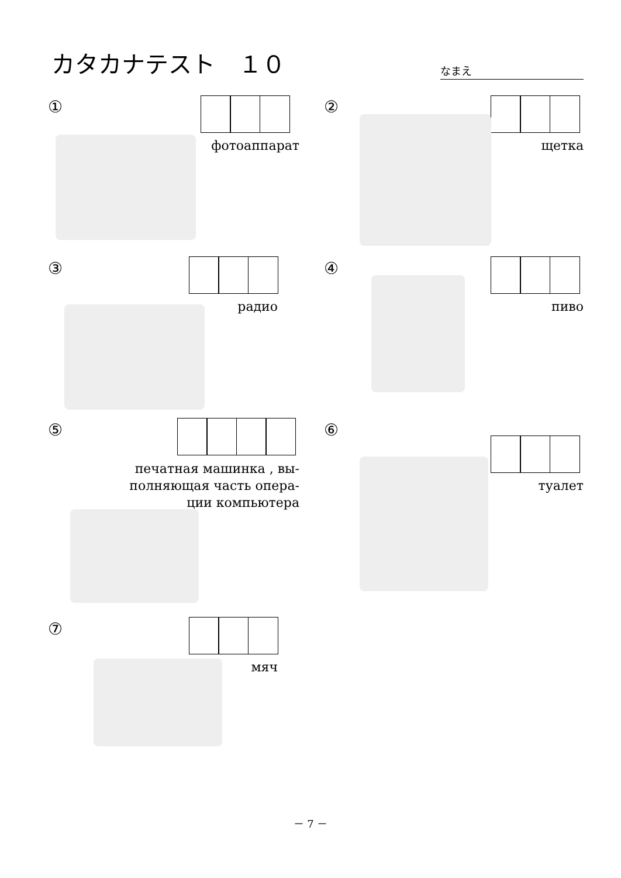カタカナテスト　１０
なまえ
①
фотоаппарат
②
щетка
③
радио
④
пиво
⑤
печатная машинка , вы-
полняющая часть опера-
ции компьютера
⑥
туалет
⑦
мяч
－ 7 －